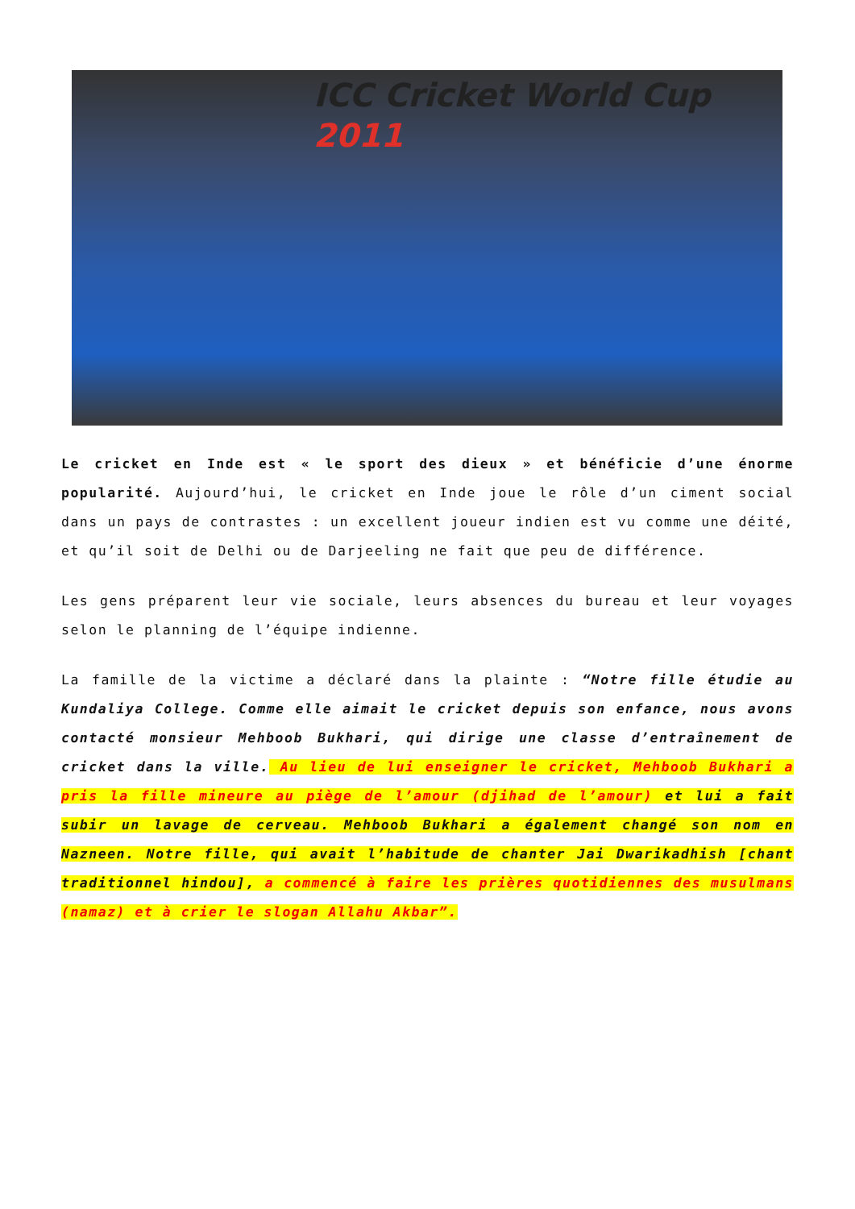ICC Cricket World Cup 2011
Le cricket en Inde est « le sport des dieux » et bénéficie d’une énorme popularité. Aujourd’hui, le cricket en Inde joue le rôle d’un ciment social dans un pays de contrastes : un excellent joueur indien est vu comme une déité, et qu’il soit de Delhi ou de Darjeeling ne fait que peu de différence.
Les gens préparent leur vie sociale, leurs absences du bureau et leur voyages selon le planning de l’équipe indienne.
La famille de la victime a déclaré dans la plainte : “Notre fille étudie au Kundaliya College. Comme elle aimait le cricket depuis son enfance, nous avons contacté monsieur Mehboob Bukhari, qui dirige une classe d’entraînement de cricket dans la ville. Au lieu de lui enseigner le cricket, Mehboob Bukhari a pris la fille mineure au piège de l’amour (djihad de l’amour) et lui a fait subir un lavage de cerveau. Mehboob Bukhari a également changé son nom en Nazneen. Notre fille, qui avait l’habitude de chanter Jai Dwarikadhish [chant traditionnel hindou], a commencé à faire les prières quotidiennes des musulmans (namaz) et à crier le slogan Allahu Akbar”.